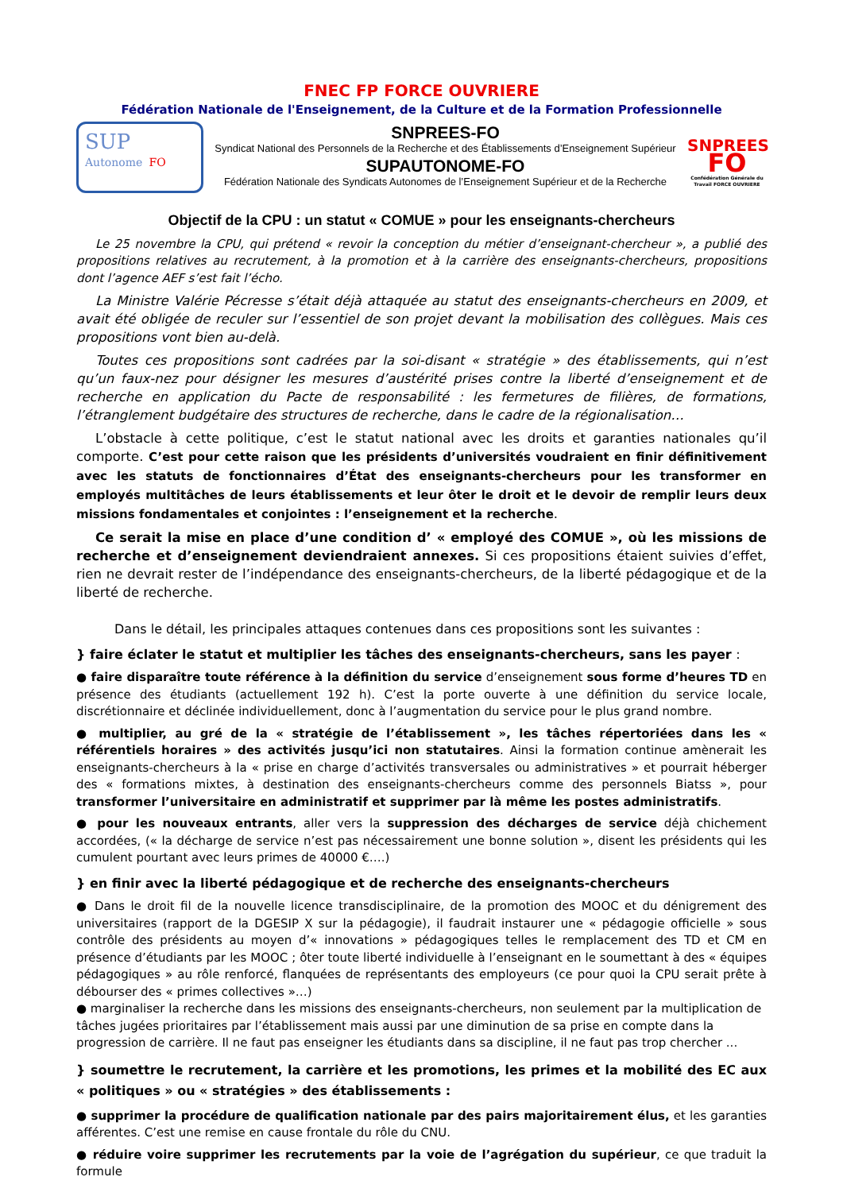FNEC FP FORCE OUVRIERE
Fédération Nationale de l'Enseignement, de la Culture et de la Formation Professionnelle
SUP
Autonome FO
SNPREES-FO
Syndicat National des Personnels de la Recherche et des Établissements d’Enseignement Supérieur
SUPAUTONOME-FO
Fédération Nationale des Syndicats Autonomes de l’Enseignement Supérieur et de la Recherche
SNPREES
FO
Confédération Générale du Travail FORCE OUVRIERE
Objectif de la CPU : un statut « COMUE » pour les enseignants-chercheurs
Le 25 novembre la CPU, qui prétend « revoir la conception du métier d’enseignant-chercheur », a publié des propositions relatives au recrutement, à la promotion et à la carrière des enseignants-chercheurs, propositions dont l’agence AEF s’est fait l’écho.
La Ministre Valérie Pécresse s’était déjà attaquée au statut des enseignants-chercheurs en 2009, et avait été obligée de reculer sur l’essentiel de son projet devant la mobilisation des collègues. Mais ces propositions vont bien au-delà.
Toutes ces propositions sont cadrées par la soi-disant « stratégie » des établissements, qui n’est qu’un faux-nez pour désigner les mesures d’austérité prises contre la liberté d’enseignement et de recherche en application du Pacte de responsabilité : les fermetures de filières, de formations, l’étranglement budgétaire des structures de recherche, dans le cadre de la régionalisation…
L’obstacle à cette politique, c’est le statut national avec les droits et garanties nationales qu’il comporte. C’est pour cette raison que les présidents d’universités voudraient en finir définitivement avec les statuts de fonctionnaires d’État des enseignants-chercheurs pour les transformer en employés multitâches de leurs établissements et leur ôter le droit et le devoir de remplir leurs deux missions fondamentales et conjointes : l’enseignement et la recherche.
Ce serait la mise en place d’une condition d’ « employé des COMUE », où les missions de recherche et d’enseignement deviendraient annexes. Si ces propositions étaient suivies d’effet, rien ne devrait rester de l’indépendance des enseignants-chercheurs, de la liberté pédagogique et de la liberté de recherche.
Dans le détail, les principales attaques contenues dans ces propositions sont les suivantes :
} faire éclater le statut et multiplier les tâches des enseignants-chercheurs, sans les payer :
● faire disparaître toute référence à la définition du service d’enseignement sous forme d’heures TD en présence des étudiants (actuellement 192 h). C’est la porte ouverte à une définition du service locale, discrétionnaire et déclinée individuellement, donc à l’augmentation du service pour le plus grand nombre.
● multiplier, au gré de la « stratégie de l’établissement », les tâches répertoriées dans les « référentiels horaires » des activités jusqu’ici non statutaires. Ainsi la formation continue amènerait les enseignants-chercheurs à la « prise en charge d’activités transversales ou administratives » et pourrait héberger des « formations mixtes, à destination des enseignants-chercheurs comme des personnels Biatss », pour transformer l’universitaire en administratif et supprimer par là même les postes administratifs.
● pour les nouveaux entrants, aller vers la suppression des décharges de service déjà chichement accordées, (« la décharge de service n’est pas nécessairement une bonne solution », disent les présidents qui les cumulent pourtant avec leurs primes de 40000 €….)
} en finir avec la liberté pédagogique et de recherche des enseignants-chercheurs
● Dans le droit fil de la nouvelle licence transdisciplinaire, de la promotion des MOOC et du dénigrement des universitaires (rapport de la DGESIP X sur la pédagogie), il faudrait instaurer une « pédagogie officielle » sous contrôle des présidents au moyen d’« innovations » pédagogiques telles le remplacement des TD et CM en présence d’étudiants par les MOOC ; ôter toute liberté individuelle à l’enseignant en le soumettant à des « équipes pédagogiques » au rôle renforcé, flanquées de représentants des employeurs (ce pour quoi la CPU serait prête à débourser des « primes collectives »…)
● marginaliser la recherche dans les missions des enseignants-chercheurs, non seulement par la multiplication de tâches jugées prioritaires par l’établissement mais aussi par une diminution de sa prise en compte dans la progression de carrière. Il ne faut pas enseigner les étudiants dans sa discipline, il ne faut pas trop chercher ...
} soumettre le recrutement, la carrière et les promotions, les primes et la mobilité des EC aux « politiques » ou « stratégies » des établissements :
● supprimer la procédure de qualification nationale par des pairs majoritairement élus, et les garanties afférentes. C’est une remise en cause frontale du rôle du CNU.
● réduire voire supprimer les recrutements par la voie de l’agrégation du supérieur, ce que traduit la formule